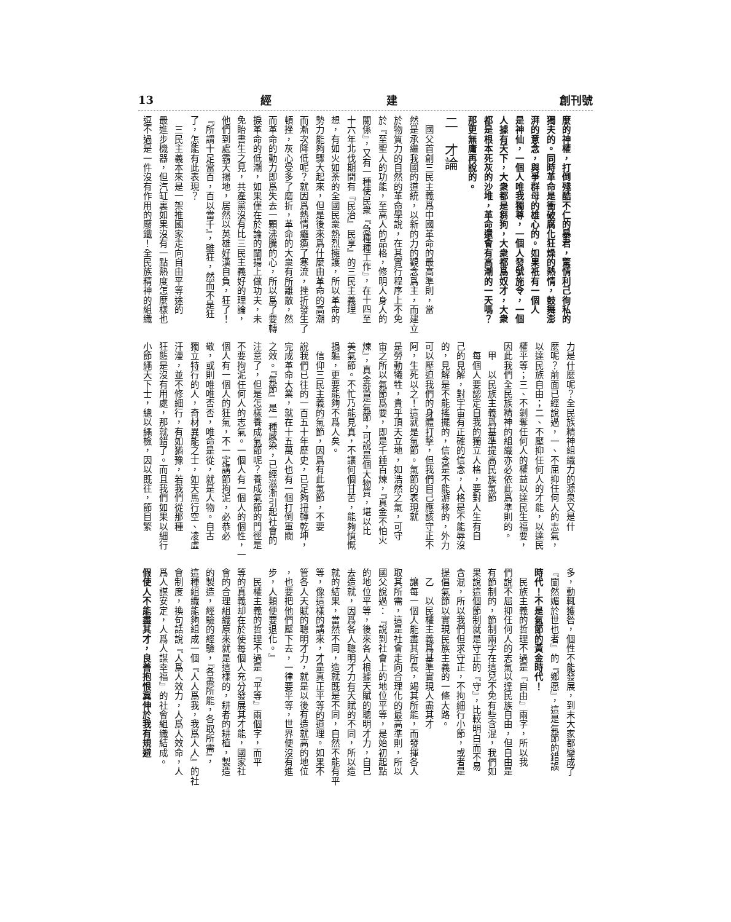創刊號 經 建 13
麼的神權，打倒殘酷不仁的暴君，驚情利己徇私的
獨夫的。同時革命是衝破腐化狂燥的熱情，鼓舞澎
湃的意念，與爭群母的雄心的。如果祇有一個人
是神仙，一個人唯我獨尊，一個人發號施令，一個
人據有天下，大衆都是芻狗，大衆都爲奴才，大衆
都是根本死灰的沙堆，革命還會有高潮的一天嗎？
那更無庸再說的。
二　才論
　國父首創三民主義爲中國革命的最高準則，當
然是承繼我國的道統，以新的力的觀念爲主，而建立
於物質力的自然的革命學說，在其實行程序上不免
於『至聖人的功能，至高人的品格，修明人身人的
關係』，又有一種使民衆『急種種工作』，在十四至
十六年北伐期間有『民治』民享』的三民主義理
想，有如火如荼的全國民衆熱烈擁護，所以革命的
勢力能夠驟大起來，但是後來爲什麼由革命的高潮
而漸次降低呢？就因爲熱情癱瘓了寒流，挫折發生了
頓挫，灰心受多了磨折，革命的大衆有所離散，然
而革命的動力即爲失去一顆沸騰的心，所以爲了要轉
捩革命的低潮，如果僅在於論的闡揚上做功夫，未
免貽書生之見，共產黨沒有比三民主義好的理論，
他們到處霸天揚地，居然以英雄好漢自負，狂了！
『所謂十足當百，百以當千』，雖狂，然而不是狂
了，怎能有此表現？
　三民主義本來是一架推國家走向自由平等途的
最進步機器，但汽缸裏如果沒有一點熱度怎麼樣也
逗不過是一件沒有作用的廢鐵！全民族精神的組織
力是什麼呢？全民族精神組織力的源泉又是什
麼呢？前面已經說過，一、不屈抑任何人的志氣，
以達民族自由；二、不壓抑任何人的才能，以達民
權平等；三、不剝奪任何人的權益以達民生福要，
因此我們全民族精神的組織亦必依此爲準則的。
　甲　以民族主義爲基準提高民族氣節
　每個人要認定自我的獨立人格，要對人生有自
己的見解，對宇宙有正確的信念，人格是不能辱沒
的，見解是不能搖擺的，信念是不能游移的，外力
可以壓迫我們的身體打擊，但我們自己應該守正不
阿，生死以之！這就是氣節。氣節的表現就
是勞動犧牲，貴乎頂天立地，如浩然之氣，可守
宙之所以氣節爲要，即是千錘百煉，『真金不怕火
煉』，真金就是氣節，可說是個大物質，堪以比
美氣節。不忙乃能見真，不讓何個甘苦，能夠憤慨
捐軀，更要能夠不爲人矣。
　信仰三民主義的氣節，因爲有此氣節，不要
說我們已往的一百五十年歷史，已足夠扭轉乾坤，
完成革命大業，就在十五萬人也有一個打倒軍閥
之效。『氣節』是一種感染，已經滋漸引起社會的
注意了，但是怎樣養成氣節呢？養成氣節的門徑是
不要拘泥任何人的志氣。一個人有一個人的個性，一
個人有一個人的狂氣，不一定講節拘泥，必恭必
敬，或則唯唯否否，唯命是從，就是人物。自古
獨立特行的人，奇材異能之士，如天馬行空、凌虛
汗漫，並不修細行，有如猶豫，若我們從那種
狂態是沒有用處，那就錯了。而且我們如果以細行
小節繩天下士，總以繩檢，因以既往，節目繁
多，動輒獲咎，個性不能發展，到末大家都變成了
『闡然媚於世也者』的『鄉愿』，這是氣節的錯誤
時代！不是氣節的黃金時代！
　民族主義的哲理不過是『自由』兩字，所以我
們說不屈抑任何人的志氣以達民族自由，但自由是
有節制的，節制兩字在這兒不免有些含混，我們如
果說這個節制就是守正的『守』，比較明白而不易
含混，所以我們但求守正，不拘細行小節，或者是
提倡氣節以實現民族主義的一條大路。
　乙　以民權主義爲基準實現人盡其才
　讓每一個人能盡其所長，竭其所能，而發揮各人
取其所需，這是社會走向合理化的最高準則，所以
國父說過：『說到社會上的地位平等，是始初起點
的地位平等，後來各人根據天賦的聰明才力，自己
去造就，因爲各人聰明才力有天賦的不同，所以造
就的結果，當然不同，造就既是不同，自然不能有平
等，像這樣的講來，才是真正平等的道理。如果不
管各人天賦的聰明才力，就是以後有造就高的地位
，也要把他們壓下去，一律要平等，世界便沒有進
步，人類便要退化。』
　民權主義的哲理不過是『平等』兩個字，而平
等的真義却在於使每個人充分發展其才能，國家社
會的合理組織原來就是這樣的，耕者的耕植，製造
的製造，經驗的經驗，『各盡所能，各取所需』，
這種組織能夠組成一個『人人爲我，我爲人人』的社
會制度，換句話說『人爲人效力，人爲人效命，人
爲人謀安定，人爲人謀幸福』的社會組織結成。
假使人不能盡其才，良善抱恨冀伸於我有規避